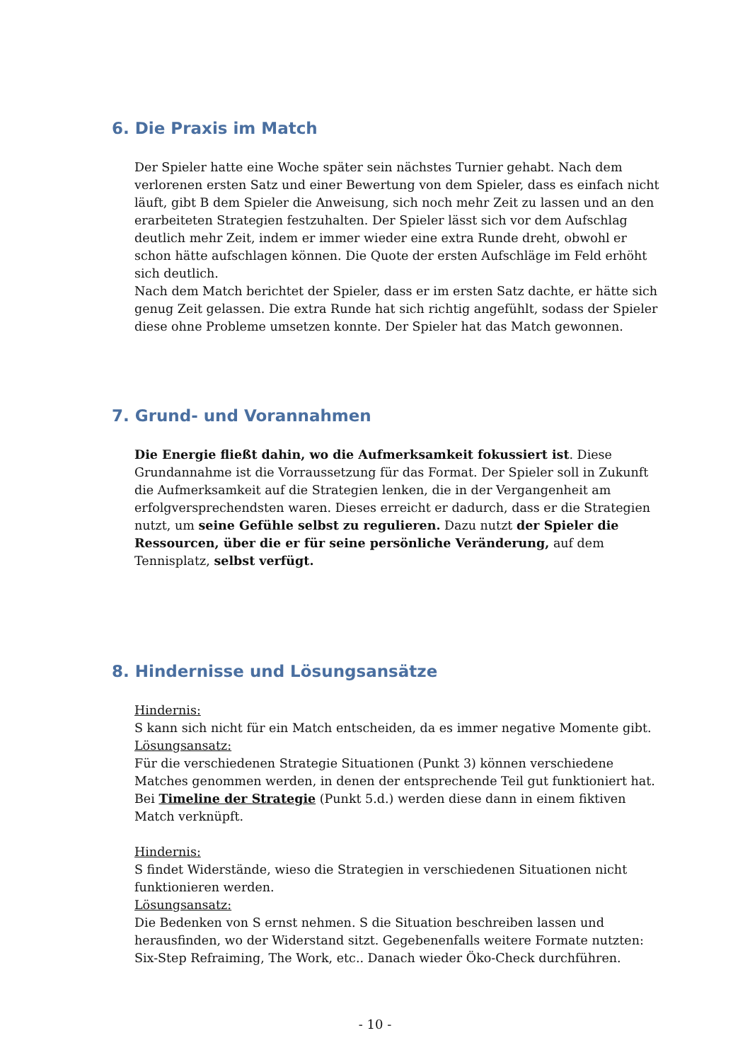6. Die Praxis im Match
Der Spieler hatte eine Woche später sein nächstes Turnier gehabt. Nach dem verlorenen ersten Satz und einer Bewertung von dem Spieler, dass es einfach nicht läuft, gibt B dem Spieler die Anweisung, sich noch mehr Zeit zu lassen und an den erarbeiteten Strategien festzuhalten. Der Spieler lässt sich vor dem Aufschlag deutlich mehr Zeit, indem er immer wieder eine extra Runde dreht, obwohl er schon hätte aufschlagen können. Die Quote der ersten Aufschläge im Feld erhöht sich deutlich.
Nach dem Match berichtet der Spieler, dass er im ersten Satz dachte, er hätte sich genug Zeit gelassen. Die extra Runde hat sich richtig angefühlt, sodass der Spieler diese ohne Probleme umsetzen konnte. Der Spieler hat das Match gewonnen.
7. Grund- und Vorannahmen
Die Energie fließt dahin, wo die Aufmerksamkeit fokussiert ist. Diese Grundannahme ist die Vorraussetzung für das Format. Der Spieler soll in Zukunft die Aufmerksamkeit auf die Strategien lenken, die in der Vergangenheit am erfolgversprechendsten waren. Dieses erreicht er dadurch, dass er die Strategien nutzt, um seine Gefühle selbst zu regulieren. Dazu nutzt der Spieler die Ressourcen, über die er für seine persönliche Veränderung, auf dem Tennisplatz, selbst verfügt.
8. Hindernisse und Lösungsansätze
Hindernis:
S kann sich nicht für ein Match entscheiden, da es immer negative Momente gibt.
Lösungsansatz:
Für die verschiedenen Strategie Situationen (Punkt 3) können verschiedene Matches genommen werden, in denen der entsprechende Teil gut funktioniert hat. Bei Timeline der Strategie (Punkt 5.d.) werden diese dann in einem fiktiven Match verknüpft.
Hindernis:
S findet Widerstände, wieso die Strategien in verschiedenen Situationen nicht funktionieren werden.
Lösungsansatz:
Die Bedenken von S ernst nehmen. S die Situation beschreiben lassen und herausfinden, wo der Widerstand sitzt. Gegebenenfalls weitere Formate nutzten: Six-Step Refraiming, The Work, etc.. Danach wieder Öko-Check durchführen.
- 10 -